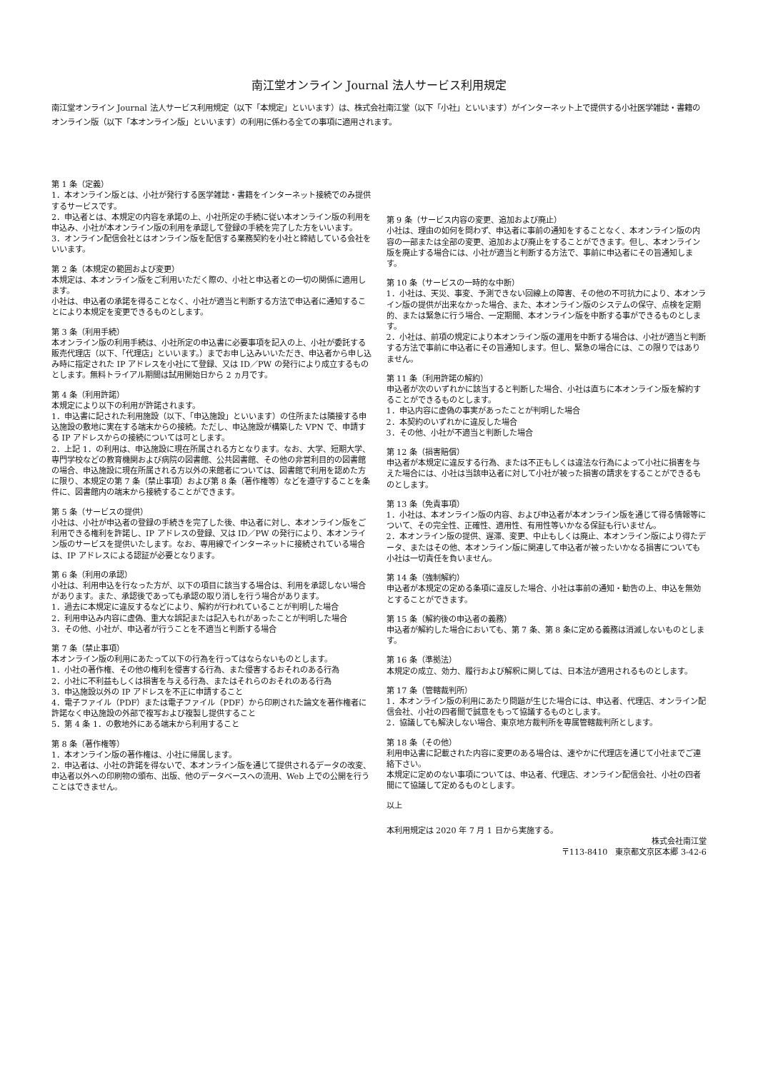南江堂オンライン Journal 法人サービス利用規定
南江堂オンライン Journal 法人サービス利用規定（以下「本規定」といいます）は、株式会社南江堂（以下「小社」といいます）がインターネット上で提供する小社医学雑誌・書籍のオンライン版（以下「本オンライン版」といいます）の利用に係わる全ての事項に適用されます。
第 1 条（定義）
1．本オンライン版とは、小社が発行する医学雑誌・書籍をインターネット接続でのみ提供するサービスです。
2．申込者とは、本規定の内容を承諾の上、小社所定の手続に従い本オンライン版の利用を申込み、小社が本オンライン版の利用を承認して登録の手続を完了した方をいいます。
3．オンライン配信会社とはオンライン版を配信する業務契約を小社と締結している会社をいいます。
第 2 条（本規定の範囲および変更）
本規定は、本オンライン版をご利用いただく際の、小社と申込者との一切の関係に適用します。
小社は、申込者の承諾を得ることなく、小社が適当と判断する方法で申込者に通知することにより本規定を変更できるものとします。
第 3 条（利用手続）
本オンライン版の利用手続は、小社所定の申込書に必要事項を記入の上、小社が委託する販売代理店（以下、「代理店」といいます。）までお申し込みいいただき、申込者から申し込み時に指定された IP アドレスを小社にて登録、又は ID／PW の発行により成立するものとします。無料トライアル期間は試用開始日から 2 ヵ月です。
第 4 条（利用許諾）
本規定により以下の利用が許諾されます。
1．申込書に記された利用施設（以下、「申込施設」といいます）の住所または隣接する申込施設の敷地に実在する端末からの接続。ただし、申込施設が構築した VPN で、申請する IP アドレスからの接続については可とします。
2．上記 1．の利用は、申込施設に現在所属される方となります。なお、大学、短期大学、専門学校などの教育機関および病院の図書館、公共図書館、その他の非営利目的の図書館の場合、申込施設に現在所属される方以外の来館者については、図書館で利用を認めた方に限り、本規定の第 7 条（禁止事項）および第 8 条（著作権等）などを遵守することを条件に、図書館内の端末から接続することができます。
第 5 条（サービスの提供）
小社は、小社が申込者の登録の手続きを完了した後、申込者に対し、本オンライン版をご利用できる権利を許諾し、IP アドレスの登録、又は ID／PW の発行により、本オンライン版のサービスを提供いたします。なお、専用線でインターネットに接続されている場合は、IP アドレスによる認証が必要となります。
第 6 条（利用の承認）
小社は、利用申込を行なった方が、以下の項目に該当する場合は、利用を承認しない場合があります。また、承認後であっても承認の取り消しを行う場合があります。
1．過去に本規定に違反するなどにより、解約が行われていることが判明した場合
2．利用申込み内容に虚偽、重大な誤記または記入もれがあったことが判明した場合
3．その他、小社が、申込者が行うことを不適当と判断する場合
第 7 条（禁止事項）
本オンライン版の利用にあたって以下の行為を行ってはならないものとします。
1．小社の著作権、その他の権利を侵害する行為、また侵害するおそれのある行為
2．小社に不利益もしくは損害を与える行為、またはそれらのおそれのある行為
3．申込施設以外の IP アドレスを不正に申請すること
4．電子ファイル（PDF）または電子ファイル（PDF）から印刷された論文を著作権者に許諾なく申込施設の外部で複写および複製し提供すること
5．第 4 条 1．の敷地外にある端末から利用すること
第 8 条（著作権等）
1．本オンライン版の著作権は、小社に帰属します。
2．申込者は、小社の許諾を得ないで、本オンライン版を通じて提供されるデータの改変、申込者以外への印刷物の頒布、出版、他のデータベースへの流用、Web 上での公開を行うことはできません。
第 9 条（サービス内容の変更、追加および廃止）
小社は、理由の如何を問わず、申込者に事前の通知をすることなく、本オンライン版の内容の一部または全部の変更、追加および廃止をすることができます。但し、本オンライン版を廃止する場合には、小社が適当と判断する方法で、事前に申込者にその旨通知します。
第 10 条（サービスの一時的な中断）
1．小社は、天災、事変、予測できない回線上の障害、その他の不可抗力により、本オンライン版の提供が出来なかった場合、また、本オンライン版のシステムの保守、点検を定期的、または緊急に行う場合、一定期間、本オンライン版を中断する事ができるものとします。
2．小社は、前項の規定により本オンライン版の運用を中断する場合は、小社が適当と判断する方法で事前に申込者にその旨通知します。但し、緊急の場合には、この限りではありません。
第 11 条（利用許諾の解約）
申込者が次のいずれかに該当すると判断した場合、小社は直ちに本オンライン版を解約することができるものとします。
1．申込内容に虚偽の事実があったことが判明した場合
2．本契約のいずれかに違反した場合
3．その他、小社が不適当と判断した場合
第 12 条（損害賠償）
申込者が本規定に違反する行為、または不正もしくは違法な行為によって小社に損害を与えた場合には、小社は当該申込者に対して小社が被った損害の請求をすることができるものとします。
第 13 条（免責事項）
1．小社は、本オンライン版の内容、および申込者が本オンライン版を通じて得る情報等について、その完全性、正確性、適用性、有用性等いかなる保証も行いません。
2．本オンライン版の提供、遅滞、変更、中止もしくは廃止、本オンライン版により得たデータ、またはその他、本オンライン版に関連して申込者が被ったいかなる損害についても小社は一切責任を負いません。
第 14 条（強制解約）
申込者が本規定の定める条項に違反した場合、小社は事前の通知・勧告の上、申込を無効とすることができます。
第 15 条（解約後の申込者の義務）
申込者が解約した場合においても、第 7 条、第 8 条に定める義務は消滅しないものとします。
第 16 条（準拠法）
本規定の成立、効力、履行および解釈に関しては、日本法が適用されるものとします。
第 17 条（管轄裁判所）
1．本オンライン版の利用にあたり問題が生じた場合には、申込者、代理店、オンライン配信会社、小社の四者間で誠意をもって協議するものとします。
2．協議しても解決しない場合、東京地方裁判所を専属管轄裁判所とします。
第 18 条（その他）
利用申込書に記載された内容に変更のある場合は、速やかに代理店を通じて小社までご連絡下さい。
本規定に定めのない事項については、申込者、代理店、オンライン配信会社、小社の四者間にて協議して定めるものとします。
以上
本利用規定は 2020 年 7 月 1 日から実施する。
株式会社南江堂
〒113-8410　東京都文京区本郷 3-42-6